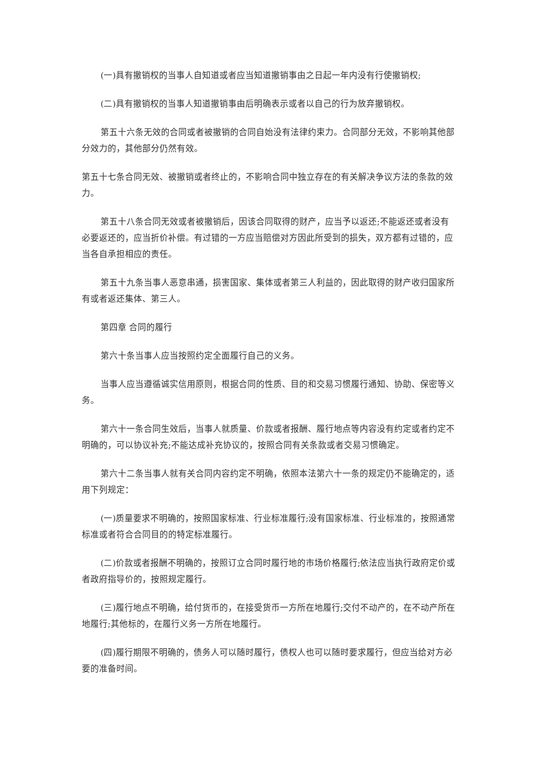(一)具有撤销权的当事人自知道或者应当知道撤销事由之日起一年内没有行使撤销权;
(二)具有撤销权的当事人知道撤销事由后明确表示或者以自己的行为放弃撤销权。
第五十六条无效的合同或者被撤销的合同自始没有法律约束力。合同部分无效，不影响其他部分效力的，其他部分仍然有效。
第五十七条合同无效、被撤销或者终止的，不影响合同中独立存在的有关解决争议方法的条款的效力。
第五十八条合同无效或者被撤销后，因该合同取得的财产，应当予以返还;不能返还或者没有必要返还的，应当折价补偿。有过错的一方应当赔偿对方因此所受到的损失，双方都有过错的，应当各自承担相应的责任。
第五十九条当事人恶意串通，损害国家、集体或者第三人利益的，因此取得的财产收归国家所有或者返还集体、第三人。
第四章 合同的履行
第六十条当事人应当按照约定全面履行自己的义务。
当事人应当遵循诚实信用原则，根据合同的性质、目的和交易习惯履行通知、协助、保密等义务。
第六十一条合同生效后，当事人就质量、价款或者报酬、履行地点等内容没有约定或者约定不明确的，可以协议补充;不能达成补充协议的，按照合同有关条款或者交易习惯确定。
第六十二条当事人就有关合同内容约定不明确，依照本法第六十一条的规定仍不能确定的，适用下列规定：
(一)质量要求不明确的，按照国家标准、行业标准履行;没有国家标准、行业标准的，按照通常标准或者符合合同目的的特定标准履行。
(二)价款或者报酬不明确的，按照订立合同时履行地的市场价格履行;依法应当执行政府定价或者政府指导价的，按照规定履行。
(三)履行地点不明确，给付货币的，在接受货币一方所在地履行;交付不动产的，在不动产所在地履行;其他标的，在履行义务一方所在地履行。
(四)履行期限不明确的，债务人可以随时履行，债权人也可以随时要求履行，但应当给对方必要的准备时间。